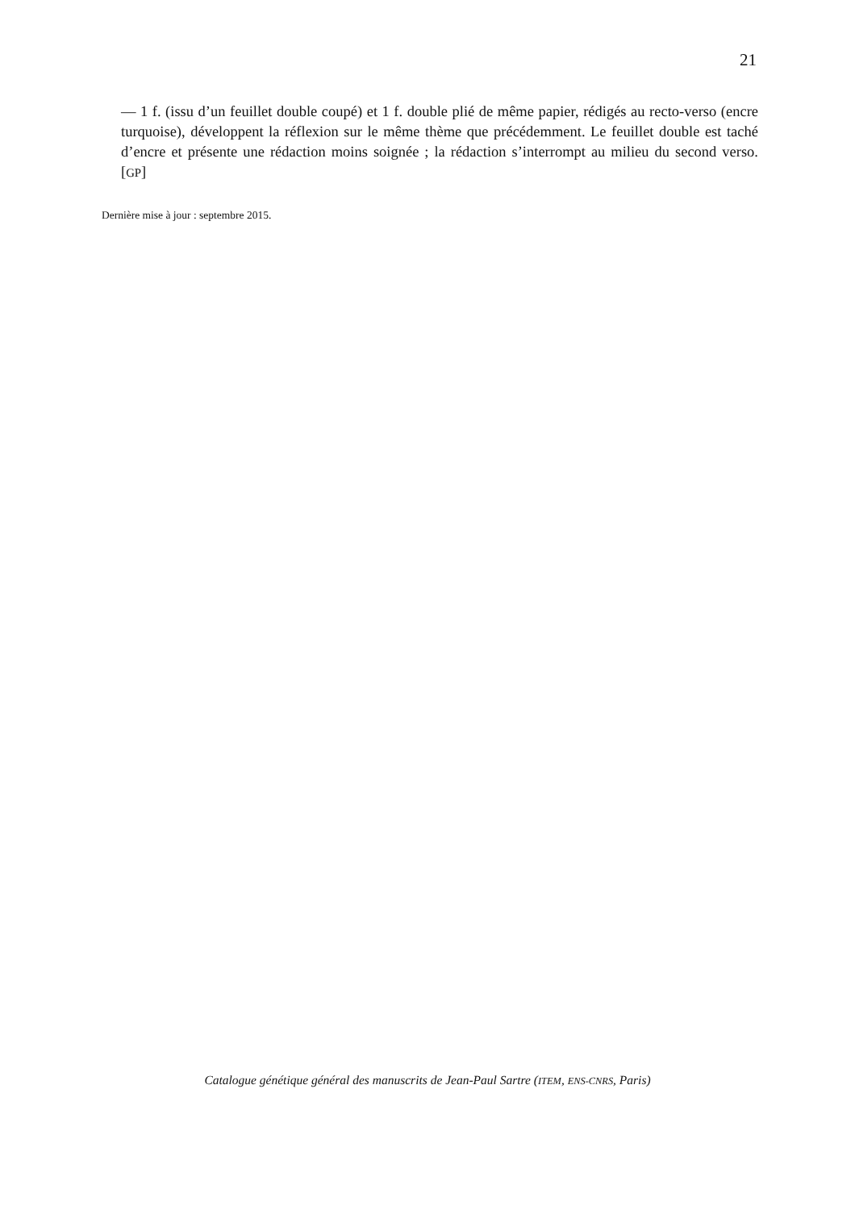21
— 1 f. (issu d’un feuillet double coupé) et 1 f. double plié de même papier, rédigés au recto-verso (encre turquoise), développent la réflexion sur le même thème que précédemment. Le feuillet double est taché d’encre et présente une rédaction moins soignée ; la rédaction s’interrompt au milieu du second verso. [GP]
Dernière mise à jour : septembre 2015.
Catalogue génétique général des manuscrits de Jean-Paul Sartre (ITEM, ENS-CNRS, Paris)